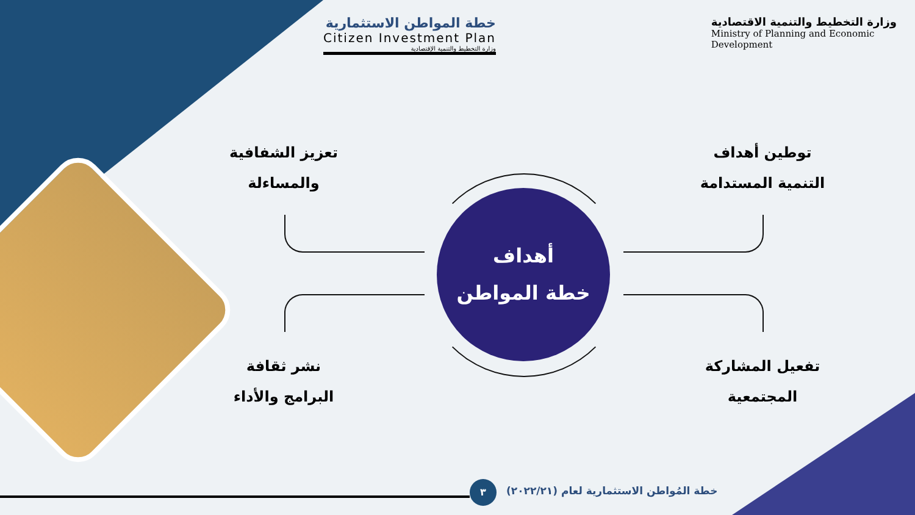خطة المواطن الاستثمارية
Citizen Investment Plan
وزارة التخطيط والتنمية الإقتصادية
وزارة التخطيط والتنمية الاقتصادية
Ministry of Planning and Economic
Development
أهداف
خطة المواطن
توطين أهداف
التنمية المستدامة
تعزيز الشفافية
والمساءلة
تفعيل المشاركة
المجتمعية
نشر ثقافة
البرامج والأداء
٣
خطة المُواطن الاستثمارية لعام (٢٠٢٢/٢١)